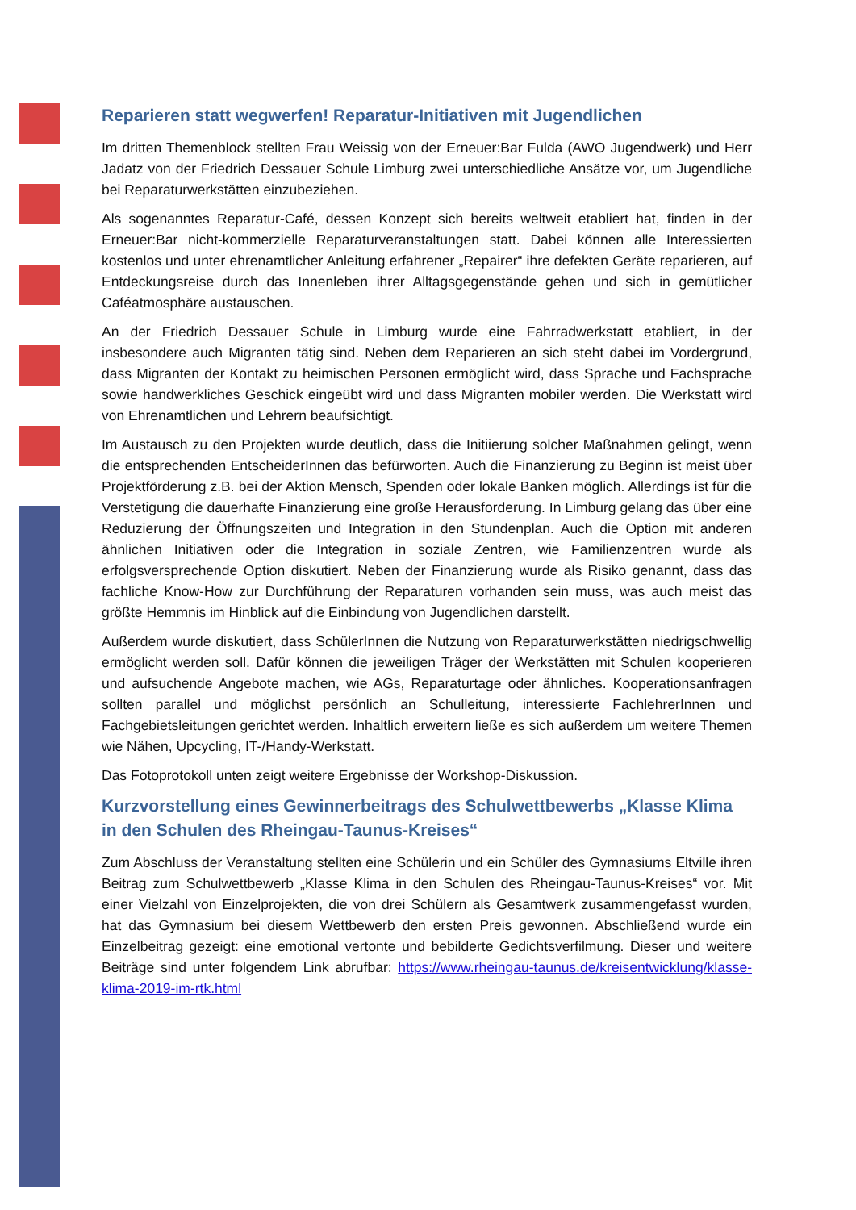Reparieren statt wegwerfen! Reparatur-Initiativen mit Jugendlichen
Im dritten Themenblock stellten Frau Weissig von der Erneuer:Bar Fulda (AWO Jugendwerk) und Herr Jadatz von der Friedrich Dessauer Schule Limburg zwei unterschiedliche Ansätze vor, um Jugendliche bei Reparaturwerkstätten einzubeziehen.
Als sogenanntes Reparatur-Café, dessen Konzept sich bereits weltweit etabliert hat, finden in der Erneuer:Bar nicht-kommerzielle Reparaturveranstaltungen statt. Dabei können alle Interessierten kostenlos und unter ehrenamtlicher Anleitung erfahrener „Repairer“ ihre defekten Geräte reparieren, auf Entdeckungsreise durch das Innenleben ihrer Alltagsgegenstände gehen und sich in gemütlicher Caféatmosphäre austauschen.
An der Friedrich Dessauer Schule in Limburg wurde eine Fahrradwerkstatt etabliert, in der insbesondere auch Migranten tätig sind. Neben dem Reparieren an sich steht dabei im Vordergrund, dass Migranten der Kontakt zu heimischen Personen ermöglicht wird, dass Sprache und Fachsprache sowie handwerkliches Geschick eingeübt wird und dass Migranten mobiler werden. Die Werkstatt wird von Ehrenamtlichen und Lehrern beaufsichtigt.
Im Austausch zu den Projekten wurde deutlich, dass die Initiierung solcher Maßnahmen gelingt, wenn die entsprechenden EntscheiderInnen das befürworten. Auch die Finanzierung zu Beginn ist meist über Projektförderung z.B. bei der Aktion Mensch, Spenden oder lokale Banken möglich. Allerdings ist für die Verstetigung die dauerhafte Finanzierung eine große Herausforderung. In Limburg gelang das über eine Reduzierung der Öffnungszeiten und Integration in den Stundenplan. Auch die Option mit anderen ähnlichen Initiativen oder die Integration in soziale Zentren, wie Familienzentren wurde als erfolgsversprechende Option diskutiert. Neben der Finanzierung wurde als Risiko genannt, dass das fachliche Know-How zur Durchführung der Reparaturen vorhanden sein muss, was auch meist das größte Hemmnis im Hinblick auf die Einbindung von Jugendlichen darstellt.
Außerdem wurde diskutiert, dass SchülerInnen die Nutzung von Reparaturwerkstätten niedrigschwellig ermöglicht werden soll. Dafür können die jeweiligen Träger der Werkstätten mit Schulen kooperieren und aufsuchende Angebote machen, wie AGs, Reparaturtage oder ähnliches. Kooperationsanfragen sollten parallel und möglichst persönlich an Schulleitung, interessierte FachlehrerInnen und Fachgebietsleitungen gerichtet werden. Inhaltlich erweitern ließe es sich außerdem um weitere Themen wie Nähen, Upcycling, IT-/Handy-Werkstatt.
Das Fotoprotokoll unten zeigt weitere Ergebnisse der Workshop-Diskussion.
Kurzvorstellung eines Gewinnerbeitrags des Schulwettbewerbs „Klasse Klima in den Schulen des Rheingau-Taunus-Kreises“
Zum Abschluss der Veranstaltung stellten eine Schülerin und ein Schüler des Gymnasiums Eltville ihren Beitrag zum Schulwettbewerb „Klasse Klima in den Schulen des Rheingau-Taunus-Kreises“ vor. Mit einer Vielzahl von Einzelprojekten, die von drei Schülern als Gesamtwerk zusammengefasst wurden, hat das Gymnasium bei diesem Wettbewerb den ersten Preis gewonnen. Abschließend wurde ein Einzelbeitrag gezeigt: eine emotional vertonte und bebilderte Gedichtsverfilmung. Dieser und weitere Beiträge sind unter folgendem Link abrufbar: https://www.rheingau-taunus.de/kreisentwicklung/klasse-klima-2019-im-rtk.html